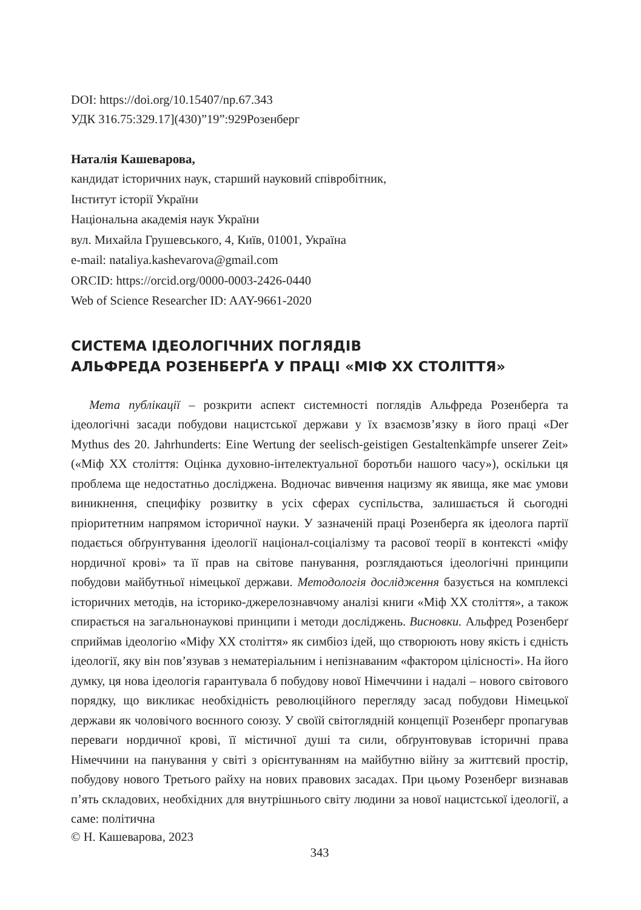DOI: https://doi.org/10.15407/np.67.343
УДК 316.75:329.17](430)”19”:929Розенберг
Наталія Кашеварова,
кандидат історичних наук, старший науковий співробітник,
Інститут історії України
Національна академія наук України
вул. Михайла Грушевського, 4, Київ, 01001, Україна
e-mail: nataliya.kashevarova@gmail.com
ORCID: https://orcid.org/0000-0003-2426-0440
Web of Science Researcher ID: AAY-9661-2020
СИСТЕМА ІДЕОЛОГІЧНИХ ПОГЛЯДІВ
АЛЬФРЕДА РОЗЕНБЕРҐА У ПРАЦІ «МІФ ХХ СТОЛІТТЯ»
Мета публікації – розкрити аспект системності поглядів Альфреда Розенберґа та ідеологічні засади побудови нацистської держави у їх взаємозв’язку в його праці «Der Mythus des 20. Jahrhunderts: Eine Wertung der seelisch-geistigen Gestalten­kämpfe unserer Zeit» («Міф ХХ століття: Оцінка духовно-інтелектуальної боротьби нашого часу»), оскільки ця проблема ще недостатньо досліджена. Водночас вивчення нацизму як явища, яке має умови виникнення, специфіку розвитку в усіх сферах суспільства, залишається й сьогодні пріоритетним напрямом історичної науки. У зазначеній праці Розенберґа як ідеолога партії подається обґрунтування ідеології націонал-соціалізму та расової теорії в контексті «міфу нордичної крові» та її прав на світове панування, розглядаються ідеологічні принципи побудови майбутньої німецької держави. Методологія дослідження базується на комплексі історичних методів, на історико-джерелознавчому аналізі книги «Міф ХХ століття», а також спирається на загальнонаукові принципи і методи досліджень. Висновки. Альфред Розенберґ сприймав ідеологію «Міфу ХХ століття» як симбіоз ідей, що створюють нову якість і єдність ідеології, яку він пов’язував з нематеріальним і непізнаваним «фактором цілісності». На його думку, ця нова ідеологія гарантувала б побудову нової Німеччини і надалі – нового світового порядку, що викликає необхідність революційного перегляду засад побудови Німецької держави як чоловічого воєнного союзу. У своїй світоглядній концепції Розенберг пропагував переваги нордичної крові, її містичної душі та сили, обґрунтовував історичні права Німеччини на панування у світі з орієнтуванням на майбутню війну за життєвий простір, побудову нового Третього райху на нових правових засадах. При цьому Розенберг визнавав п’ять складових, необхідних для внутрішнього світу людини за нової нацистської ідеології, а саме: політична
© Н. Кашеварова, 2023
343